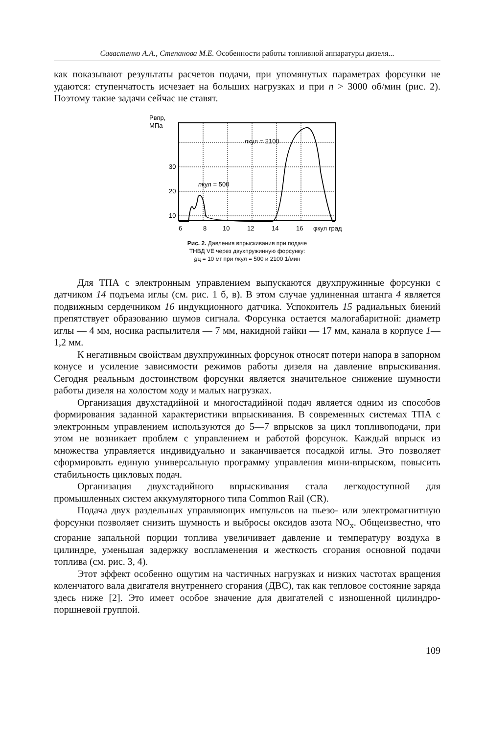Савастенко А.А., Степанова М.Е. Особенности работы топливной аппаратуры дизеля...
как показывают результаты расчетов подачи, при упомянутых параметрах форсунки не удаются: ступенчатость исчезает на больших нагрузках и при n > 3000 об/мин (рис. 2). Поэтому такие задачи сейчас не ставят.
Рвпр,
МПа
30
20
10
6
8
10
12
14
16
φкул град
nкул = 2100
nкул = 500
Рис. 2. Давления впрыскивания при подаче
ТНВД VE через двухпружинную форсунку:
gц = 10 мг при nкул = 500 и 2100 1/мин
Для ТПА с электронным управлением выпускаются двухпружинные форсунки с датчиком 14 подъема иглы (см. рис. 1 б, в). В этом случае удлиненная штанга 4 является подвижным сердечником 16 индукционного датчика. Успокоитель 15 радиальных биений препятствует образованию шумов сигнала. Форсунка остается малогабаритной: диаметр иглы — 4 мм, носика распылителя — 7 мм, накидной гайки — 17 мм, канала в корпусе 1—1,2 мм.
К негативным свойствам двухпружинных форсунок относят потери напора в запорном конусе и усиление зависимости режимов работы дизеля на давление впрыскивания. Сегодня реальным достоинством форсунки является значительное снижение шумности работы дизеля на холостом ходу и малых нагрузках.
Организация двухстадийной и многостадийной подач является одним из способов формирования заданной характеристики впрыскивания. В современных системах ТПА с электронным управлением используются до 5—7 впрысков за цикл топливоподачи, при этом не возникает проблем с управлением и работой форсунок. Каждый впрыск из множества управляется индивидуально и заканчивается посадкой иглы. Это позволяет сформировать единую универсальную программу управления мини-впрыском, повысить стабильность цикловых подач.
Организация двухстадийного впрыскивания стала легкодоступной для промышленных систем аккумуляторного типа Common Rail (CR).
Подача двух раздельных управляющих импульсов на пьезо- или электромагнитную форсунки позволяет снизить шумность и выбросы оксидов азота NO<sub>x</sub>. Общеизвестно, что сгорание запальной порции топлива увеличивает давление и температуру воздуха в цилиндре, уменьшая задержку воспламенения и жесткость сгорания основной подачи топлива (см. рис. 3, 4).
Этот эффект особенно ощутим на частичных нагрузках и низких частотах вращения коленчатого вала двигателя внутреннего сгорания (ДВС), так как тепловое состояние заряда здесь ниже [2]. Это имеет особое значение для двигателей с изношенной цилиндро-поршневой группой.
109